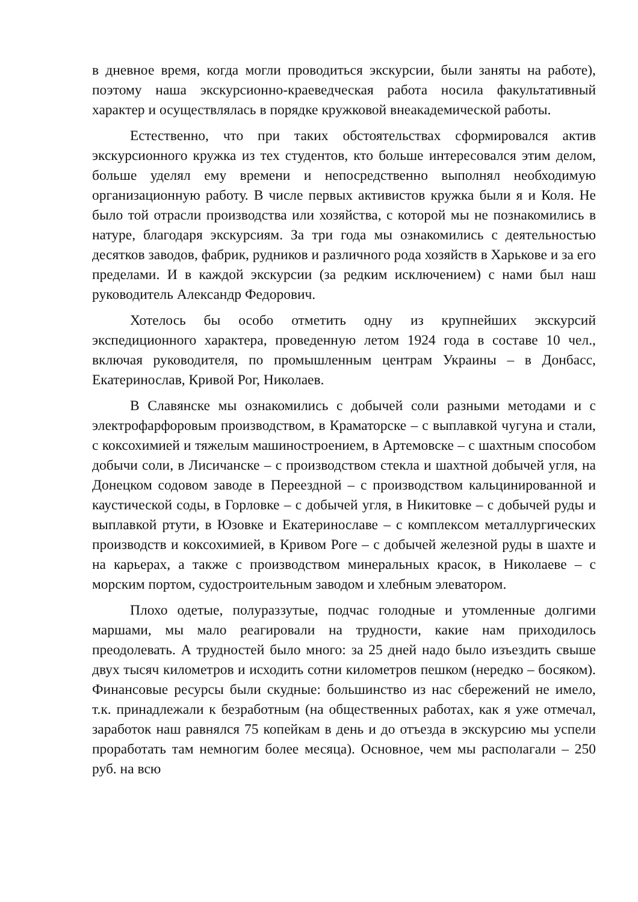в дневное время, когда могли проводиться экскурсии, были заняты на работе), поэтому наша экскурсионно-краеведческая работа носила факультативный характер и осуществлялась в порядке кружковой внеакадемической работы.
Естественно, что при таких обстоятельствах сформировался актив экскурсионного кружка из тех студентов, кто больше интересовался этим делом, больше уделял ему времени и непосредственно выполнял необходимую организационную работу. В числе первых активистов кружка были я и Коля. Не было той отрасли производства или хозяйства, с которой мы не познакомились в натуре, благодаря экскурсиям. За три года мы ознакомились с деятельностью десятков заводов, фабрик, рудников и различного рода хозяйств в Харькове и за его пределами. И в каждой экскурсии (за редким исключением) с нами был наш руководитель Александр Федорович.
Хотелось бы особо отметить одну из крупнейших экскурсий экспедиционного характера, проведенную летом 1924 года в составе 10 чел., включая руководителя, по промышленным центрам Украины – в Донбасс, Екатеринослав, Кривой Рог, Николаев.
В Славянске мы ознакомились с добычей соли разными методами и с электрофарфоровым производством, в Краматорске – с выплавкой чугуна и стали, с коксохимией и тяжелым машиностроением, в Артемовске – с шахтным способом добычи соли, в Лисичанске – с производством стекла и шахтной добычей угля, на Донецком содовом заводе в Переездной – с производством кальцинированной и каустической соды, в Горловке – с добычей угля, в Никитовке – с добычей руды и выплавкой ртути, в Юзовке и Екатеринославе – с комплексом металлургических производств и коксохимией, в Кривом Роге – с добычей железной руды в шахте и на карьерах, а также с производством минеральных красок, в Николаеве – с морским портом, судостроительным заводом и хлебным элеватором.
Плохо одетые, полураззутые, подчас голодные и утомленные долгими маршами, мы мало реагировали на трудности, какие нам приходилось преодолевать. А трудностей было много: за 25 дней надо было изъездить свыше двух тысяч километров и исходить сотни километров пешком (нередко – босяком). Финансовые ресурсы были скудные: большинство из нас сбережений не имело, т.к. принадлежали к безработным (на общественных работах, как я уже отмечал, заработок наш равнялся 75 копейкам в день и до отъезда в экскурсию мы успели проработать там немногим более месяца). Основное, чем мы располагали – 250 руб. на всю